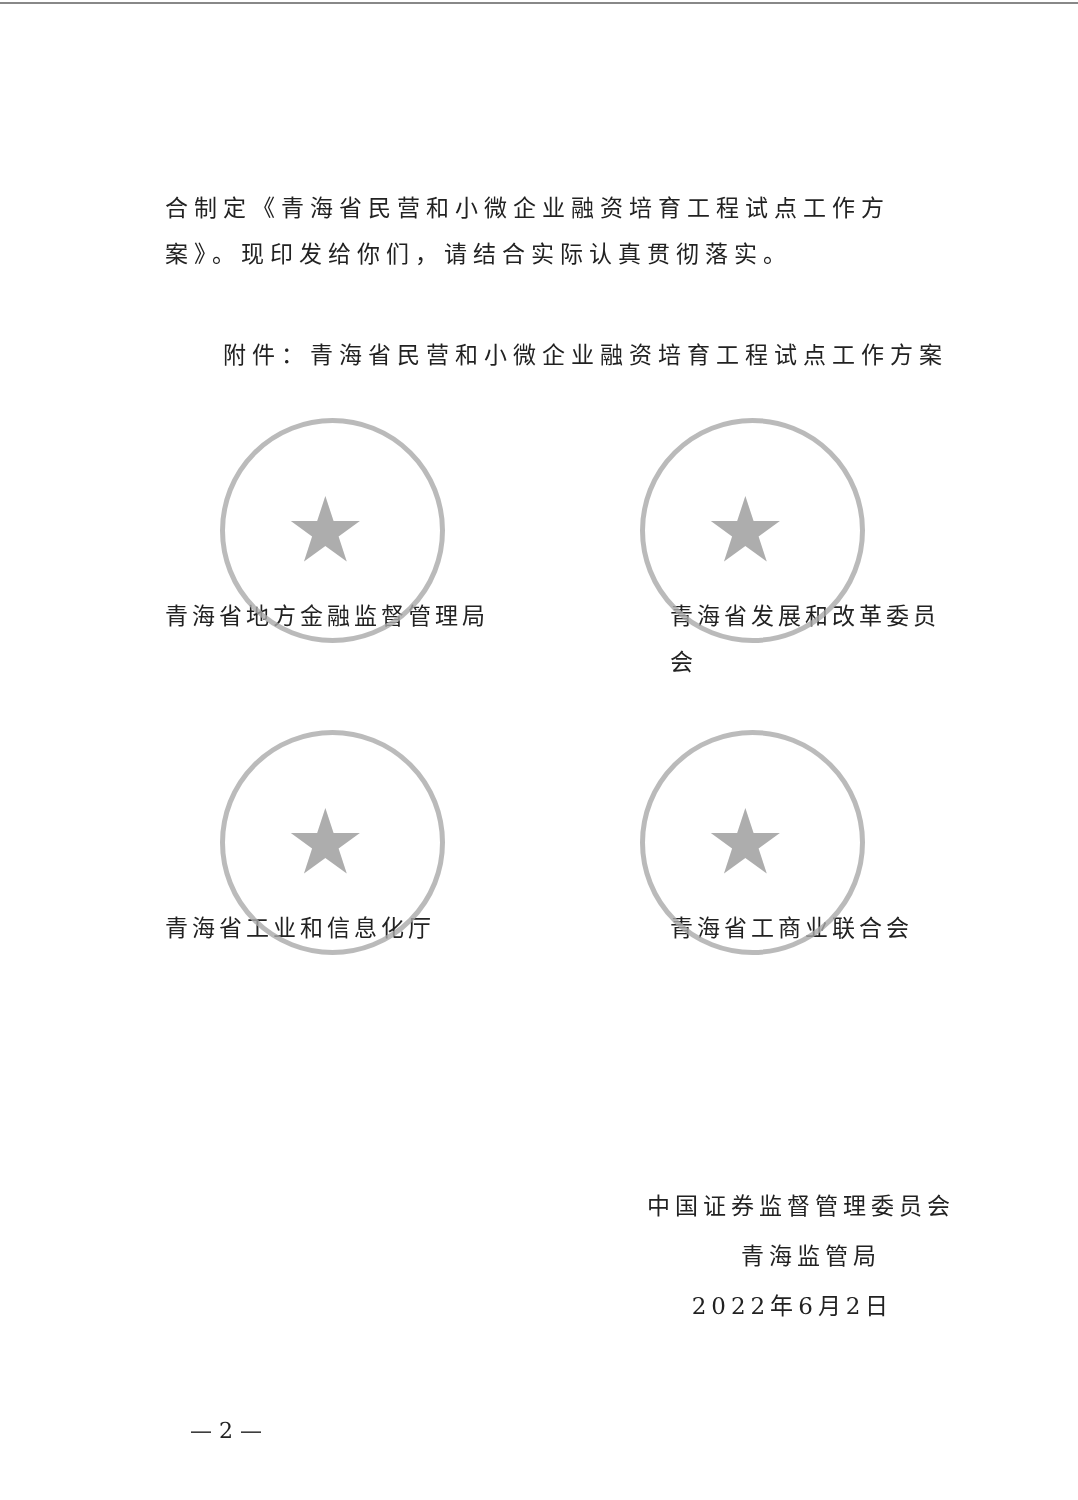合制定《青海省民营和小微企业融资培育工程试点工作方案》。现印发给你们，请结合实际认真贯彻落实。
附件：青海省民营和小微企业融资培育工程试点工作方案
★
青海省地方金融监督管理局
★
青海省发展和改革委员会
★
青海省工业和信息化厅
★
青海省工商业联合会
中国证券监督管理委员会
青海监管局
2022年6月2日
— 2 —